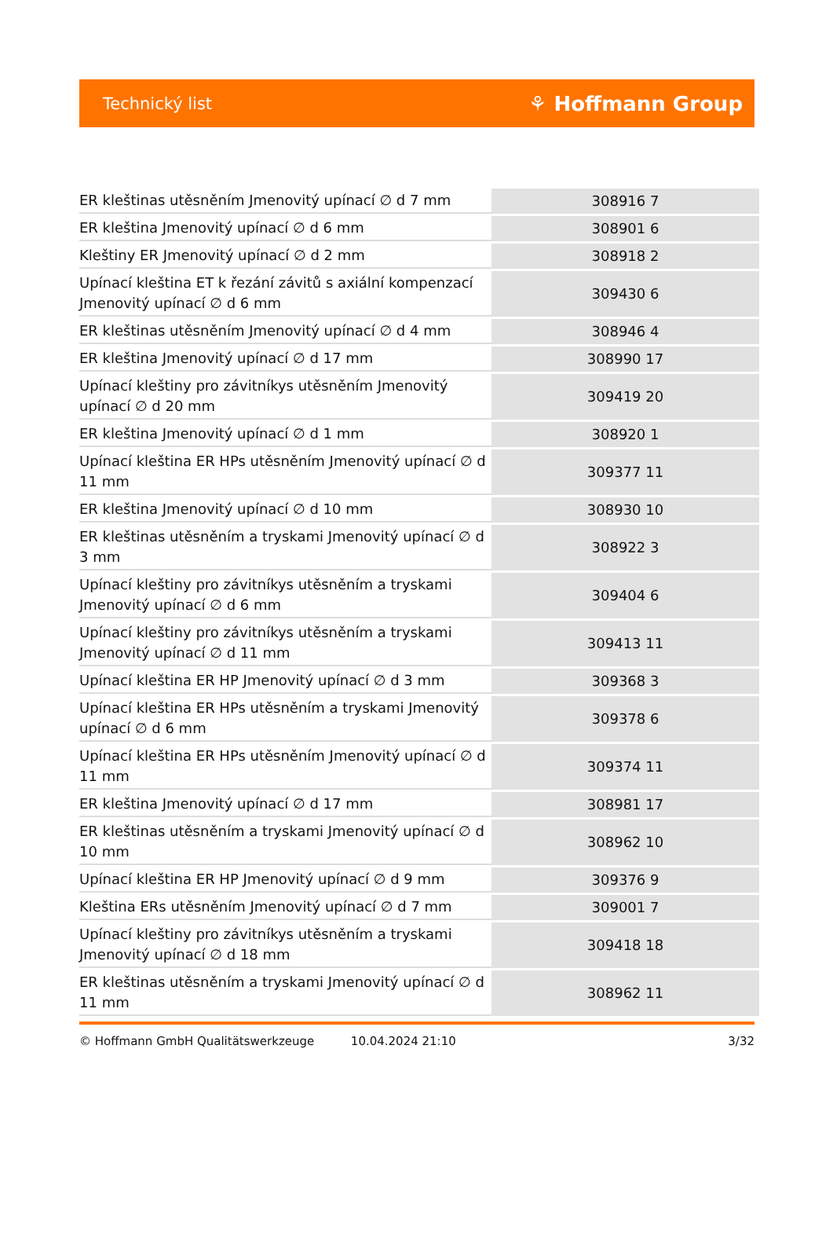Technický list ⚘ Hoffmann Group
| ER kleštinas utěsněním Jmenovitý upínací ∅ d 7 mm | 308916 7 |
| ER kleština Jmenovitý upínací ∅ d 6 mm | 308901 6 |
| Kleštiny ER Jmenovitý upínací ∅ d 2 mm | 308918 2 |
| Upínací kleština ET k řezání závitů s axiální kompenzací Jmenovitý upínací ∅ d 6 mm | 309430 6 |
| ER kleštinas utěsněním Jmenovitý upínací ∅ d 4 mm | 308946 4 |
| ER kleština Jmenovitý upínací ∅ d 17 mm | 308990 17 |
| Upínací kleštiny pro závitníkys utěsněním Jmenovitý upínací ∅ d 20 mm | 309419 20 |
| ER kleština Jmenovitý upínací ∅ d 1 mm | 308920 1 |
| Upínací kleština ER HPs utěsněním Jmenovitý upínací ∅ d 11 mm | 309377 11 |
| ER kleština Jmenovitý upínací ∅ d 10 mm | 308930 10 |
| ER kleštinas utěsněním a tryskami Jmenovitý upínací ∅ d 3 mm | 308922 3 |
| Upínací kleštiny pro závitníkys utěsněním a tryskami Jmenovitý upínací ∅ d 6 mm | 309404 6 |
| Upínací kleštiny pro závitníkys utěsněním a tryskami Jmenovitý upínací ∅ d 11 mm | 309413 11 |
| Upínací kleština ER HP Jmenovitý upínací ∅ d 3 mm | 309368 3 |
| Upínací kleština ER HPs utěsněním a tryskami Jmenovitý upínací ∅ d 6 mm | 309378 6 |
| Upínací kleština ER HPs utěsněním Jmenovitý upínací ∅ d 11 mm | 309374 11 |
| ER kleština Jmenovitý upínací ∅ d 17 mm | 308981 17 |
| ER kleštinas utěsněním a tryskami Jmenovitý upínací ∅ d 10 mm | 308962 10 |
| Upínací kleština ER HP Jmenovitý upínací ∅ d 9 mm | 309376 9 |
| Kleština ERs utěsněním Jmenovitý upínací ∅ d 7 mm | 309001 7 |
| Upínací kleštiny pro závitníkys utěsněním a tryskami Jmenovitý upínací ∅ d 18 mm | 309418 18 |
| ER kleštinas utěsněním a tryskami Jmenovitý upínací ∅ d 11 mm | 308962 11 |
© Hoffmann GmbH Qualitätswerkzeuge 10.04.2024 21:10 3/32